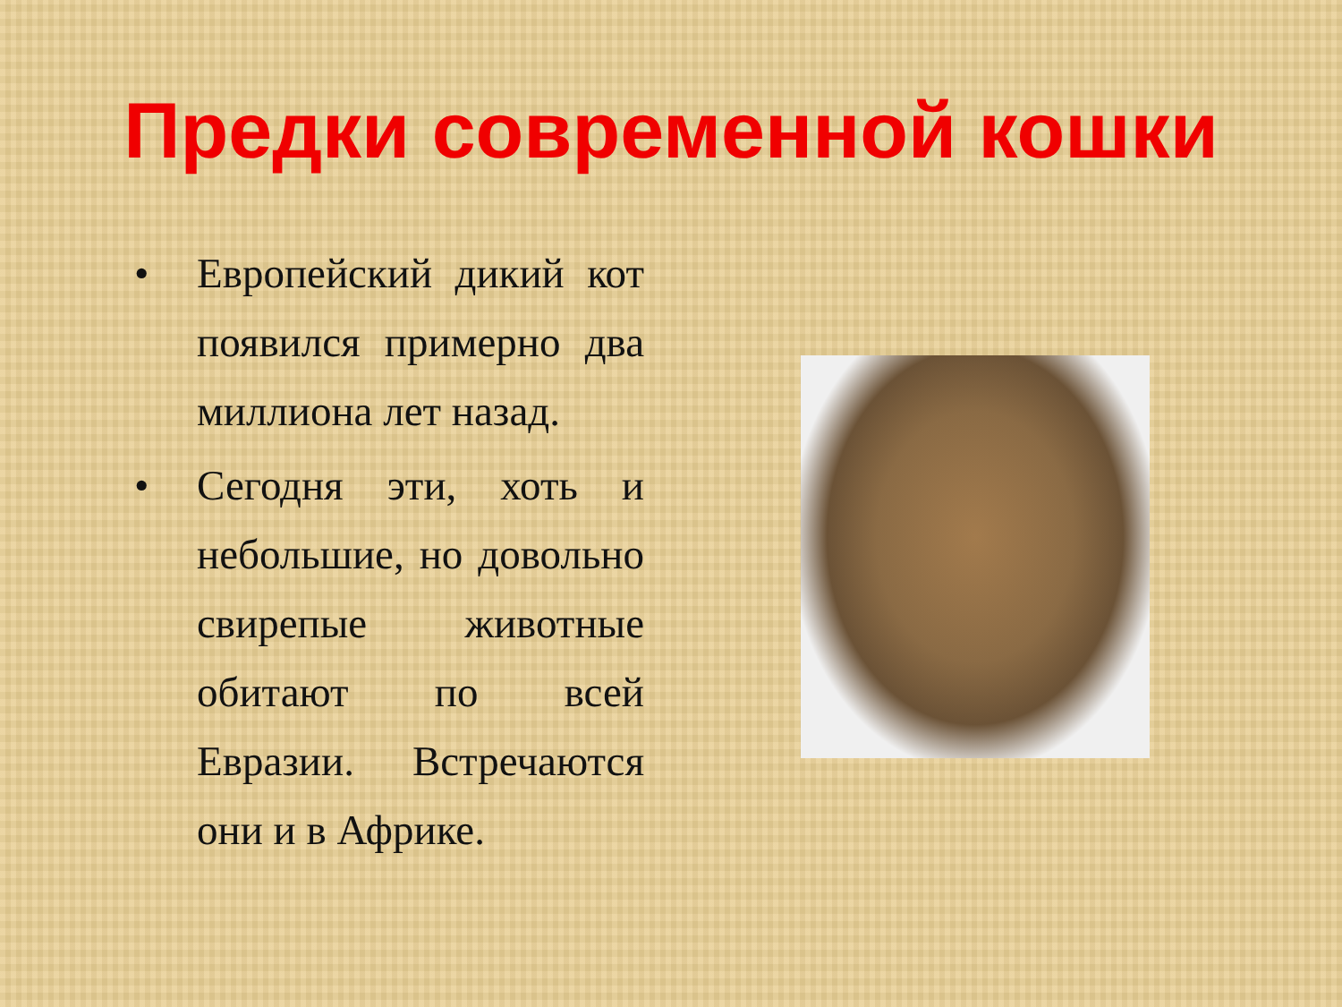Предки современной кошки
• Европейский дикий кот появился примерно два миллиона лет назад.
• Сегодня эти, хоть и небольшие, но довольно свирепые животные обитают по всей Евразии. Встречаются они и в Африке.